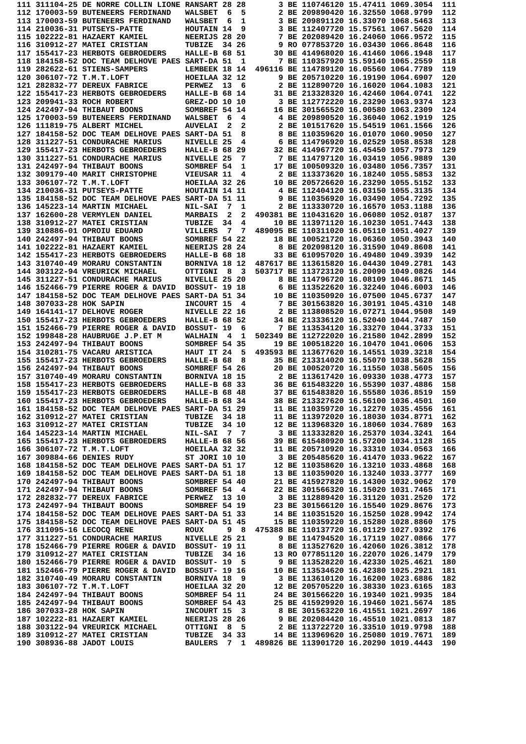111 311104-25 DE NORRE COLLIN LIONE RANSART 28 28       3 BE 110746120 15.47411 1069.3054  111
112 170003-59 BUTENEERS FERDINAND   WALSBET  6  5       2 BE 209890420 16.32550 1068.9799  112
113 170003-59 BUTENEERS FERDINAND   WALSBET  6  1       3 BE 209891120 16.33070 1068.5463  113
114 210036-31 PUTSEYS-PATTE         HOUTAIN 14  9       3 BE 112407720 15.57561 1067.5620  114
115 102222-81 HAZAERT KAMIEL        NEERIJS 28 20       7 BE 202089420 16.24060 1066.9572  115
116 310912-27 MATEI CRISTIAN        TUBIZE  34 26       9 RO 077853720 16.03430 1066.8648  116
117 155417-23 HERBOTS GEBROEDERS    HALLE-B 68 51      30 BE 414968020 16.41460 1066.1948  117
118 184158-52 DOC TEAM DELHOVE PAES SART-DA 51  1       7 BE 110357920 15.59140 1065.2559  118
119 282622-61 STIENS-SAMPERS        LEMBEEK 18 14  496116 BE 114789120 16.05560 1064.7789  119
120 306107-72 T.M.T.LOFT            HOEILAA 32 12       9 BE 205710220 16.19190 1064.6907  120
121 282832-77 DEREUX FABRICE        PERWEZ  13  6       2 BE 112890720 16.16020 1064.1083  121
122 155417-23 HERBOTS GEBROEDERS    HALLE-B 68 14      31 BE 213328320 16.42460 1064.0741  122
123 209941-33 ROCH ROBERT           GREZ-DO 10 10       3 BE 112772220 16.23290 1063.9374  123
124 242497-94 THIBAUT BOONS         SOMBREF 54 14      16 BE 301565520 16.00580 1063.2309  124
125 170003-59 BUTENEERS FERDINAND   WALSBET  6  4       4 BE 209890520 16.36040 1062.1919  125
126 111819-75 ALBERT MICHEL         AUVELAI  2  2       2 BE 101517620 15.54519 1061.1566  126
127 184158-52 DOC TEAM DELHOVE PAES SART-DA 51  8       8 BE 110359620 16.01070 1060.9050  127
128 311227-51 CONDURACHE MARIUS     NIVELLE 25  4       6 BE 114796920 16.02529 1058.8538  128
129 155417-23 HERBOTS GEBROEDERS    HALLE-B 68 29      32 BE 414967720 16.45450 1057.7973  129
130 311227-51 CONDURACHE MARIUS     NIVELLE 25  7       7 BE 114797120 16.03419 1056.9889  130
131 242497-94 THIBAUT BOONS         SOMBREF 54  1      17 BE 100509320 16.03480 1056.7357  131
132 309179-40 MARIT CHRISTOPHE      VIEUSAR 11  4       2 BE 113373620 16.18240 1055.5853  132
133 306107-72 T.M.T.LOFT            HOEILAA 32 26      10 BE 205726620 16.23290 1055.5152  133
134 210036-31 PUTSEYS-PATTE         HOUTAIN 14 11       4 BE 112404120 16.03150 1055.3135  134
135 184158-52 DOC TEAM DELHOVE PAES SART-DA 51 11       9 BE 110356920 16.03490 1054.7292  135
136 145223-14 MARTIN MICHAEL        NIL-SAI  7  1       2 BE 113330720 16.16570 1053.1188  136
137 162600-28 VERMYLEN DANIEL       MARBAIS  2  2  490381 BE 110431620 16.06080 1052.0187  137
138 310912-27 MATEI CRISTIAN        TUBIZE  34  4      10 BE 113971120 16.10230 1051.7443  138
139 310886-01 OPROIU EDUARD         VILLERS  7  7  489095 BE 110311020 16.05110 1051.4027  139
140 242497-94 THIBAUT BOONS         SOMBREF 54 22      18 BE 100521720 16.06360 1050.3943  140
141 102222-81 HAZAERT KAMIEL        NEERIJS 28 24       8 BE 202098120 16.31590 1049.8608  141
142 155417-23 HERBOTS GEBROEDERS    HALLE-B 68 18      33 BE 610957020 16.49480 1049.3939  142
143 310740-49 MORARU CONSTANTIN     BORNIVA 18 12  487617 BE 113615820 16.04430 1049.2781  143
144 303122-94 VREURICK MICHAEL      OTTIGNI  8  3  503717 BE 113723120 16.20090 1049.0826  144
145 311227-51 CONDURACHE MARIUS     NIVELLE 25 20       8 BE 114796720 16.08109 1046.8671  145
146 152466-79 PIERRE ROGER & DAVID  BOSSUT- 19 18       6 BE 113522620 16.32240 1046.6003  146
147 184158-52 DOC TEAM DELHOVE PAES SART-DA 51 34      10 BE 110350920 16.07500 1045.6737  147
148 307033-28 HOK SAPIN             INCOURT 15  4       7 BE 301563820 16.30191 1045.4310  148
149 164141-17 DELHOVE ROGER         NIVELLE 22 16       2 BE 113808520 16.07271 1044.9508  149
150 155417-23 HERBOTS GEBROEDERS    HALLE-B 68 52      34 BE 213336120 16.52040 1044.7487  150
151 152466-79 PIERRE ROGER & DAVID  BOSSUT- 19  6       7 BE 113534120 16.33270 1044.3733  151
152 199848-28 HAUBRUGE J.P.ET M     WALHAIN  4  1  502349 BE 112722020 16.21580 1042.2899  152
153 242497-94 THIBAUT BOONS         SOMBREF 54 35      19 BE 100518220 16.10470 1041.0606  153
154 310281-75 VACARU ARISTICA       HAUT IT 24  5  493593 BE 113677620 16.14551 1039.3218  154
155 155417-23 HERBOTS GEBROEDERS    HALLE-B 68  8      35 BE 213314020 16.55070 1038.5628  155
156 242497-94 THIBAUT BOONS         SOMBREF 54 26      20 BE 100520720 16.11550 1038.5605  156
157 310740-49 MORARU CONSTANTIN     BORNIVA 18 15       2 BE 113617420 16.09330 1038.4773  157
158 155417-23 HERBOTS GEBROEDERS    HALLE-B 68 33      36 BE 615483220 16.55390 1037.4886  158
159 155417-23 HERBOTS GEBROEDERS    HALLE-B 68 48      37 BE 615483820 16.55580 1036.8519  159
160 155417-23 HERBOTS GEBROEDERS    HALLE-B 68 34      38 BE 213327620 16.56100 1036.4501  160
161 184158-52 DOC TEAM DELHOVE PAES SART-DA 51 29      11 BE 110359720 16.12270 1035.4556  161
162 310912-27 MATEI CRISTIAN        TUBIZE  34 18      11 BE 113972020 16.18030 1034.8771  162
163 310912-27 MATEI CRISTIAN        TUBIZE  34 10      12 BE 113968320 16.18060 1034.7689  163
164 145223-14 MARTIN MICHAEL        NIL-SAI  7  7       3 BE 113332820 16.25370 1034.3241  164
165 155417-23 HERBOTS GEBROEDERS    HALLE-B 68 56      39 BE 615480920 16.57200 1034.1128  165
166 306107-72 T.M.T.LOFT            HOEILAA 32 32      11 BE 205710920 16.33310 1034.0563  166
167 309884-66 DENIES RUDY           ST JORI 10 10       3 BE 205485620 16.41470 1033.9622  167
168 184158-52 DOC TEAM DELHOVE PAES SART-DA 51 17      12 BE 110358620 16.13210 1033.4868  168
169 184158-52 DOC TEAM DELHOVE PAES SART-DA 51 18      13 BE 110359020 16.13240 1033.3777  169
170 242497-94 THIBAUT BOONS         SOMBREF 54 40      21 BE 415927820 16.14300 1032.9062  170
171 242497-94 THIBAUT BOONS         SOMBREF 54  4      22 BE 301566320 16.15020 1031.7465  171
172 282832-77 DEREUX FABRICE        PERWEZ  13 10       3 BE 112889420 16.31120 1031.2520  172
173 242497-94 THIBAUT BOONS         SOMBREF 54 19      23 BE 301566120 16.15540 1029.8676  173
174 184158-52 DOC TEAM DELHOVE PAES SART-DA 51 33      14 BE 110351520 16.15250 1028.9942  174
175 184158-52 DOC TEAM DELHOVE PAES SART-DA 51 45      15 BE 110359220 16.15280 1028.8860  175
176 311095-16 LECOCQ RENE           ROUX     9  8  475388 BE 110137720 16.01129 1027.9392  176
177 311227-51 CONDURACHE MARIUS     NIVELLE 25 21       9 BE 114794520 16.17119 1027.0866  177
178 152466-79 PIERRE ROGER & DAVID  BOSSUT- 19 11       8 BE 113527620 16.42060 1026.3812  178
179 310912-27 MATEI CRISTIAN        TUBIZE  34 16      13 RO 077851120 16.22070 1026.1479  179
180 152466-79 PIERRE ROGER & DAVID  BOSSUT- 19  5       9 BE 113528220 16.42330 1025.4621  180
181 152466-79 PIERRE ROGER & DAVID  BOSSUT- 19 16      10 BE 113534620 16.42380 1025.2921  181
182 310740-49 MORARU CONSTANTIN     BORNIVA 18  9       3 BE 113610120 16.16200 1023.6886  182
183 306107-72 T.M.T.LOFT            HOEILAA 32 20      12 BE 205705220 16.38330 1023.6165  183
184 242497-94 THIBAUT BOONS         SOMBREF 54 11      24 BE 301566220 16.19340 1021.9935  184
185 242497-94 THIBAUT BOONS         SOMBREF 54 43      25 BE 415929920 16.19460 1021.5674  185
186 307033-28 HOK SAPIN             INCOURT 15  3       8 BE 301563220 16.41551 1021.2697  186
187 102222-81 HAZAERT KAMIEL        NEERIJS 28 26       9 BE 202084420 16.45510 1021.0813  187
188 303122-94 VREURICK MICHAEL      OTTIGNI  8  5       2 BE 113722720 16.33510 1019.9798  188
189 310912-27 MATEI CRISTIAN        TUBIZE  34 33      14 BE 113969620 16.25080 1019.7671  189
190 308936-88 JADOT LOUIS           BAULERS  7  1  489826 BE 113901720 16.20290 1019.4443  190